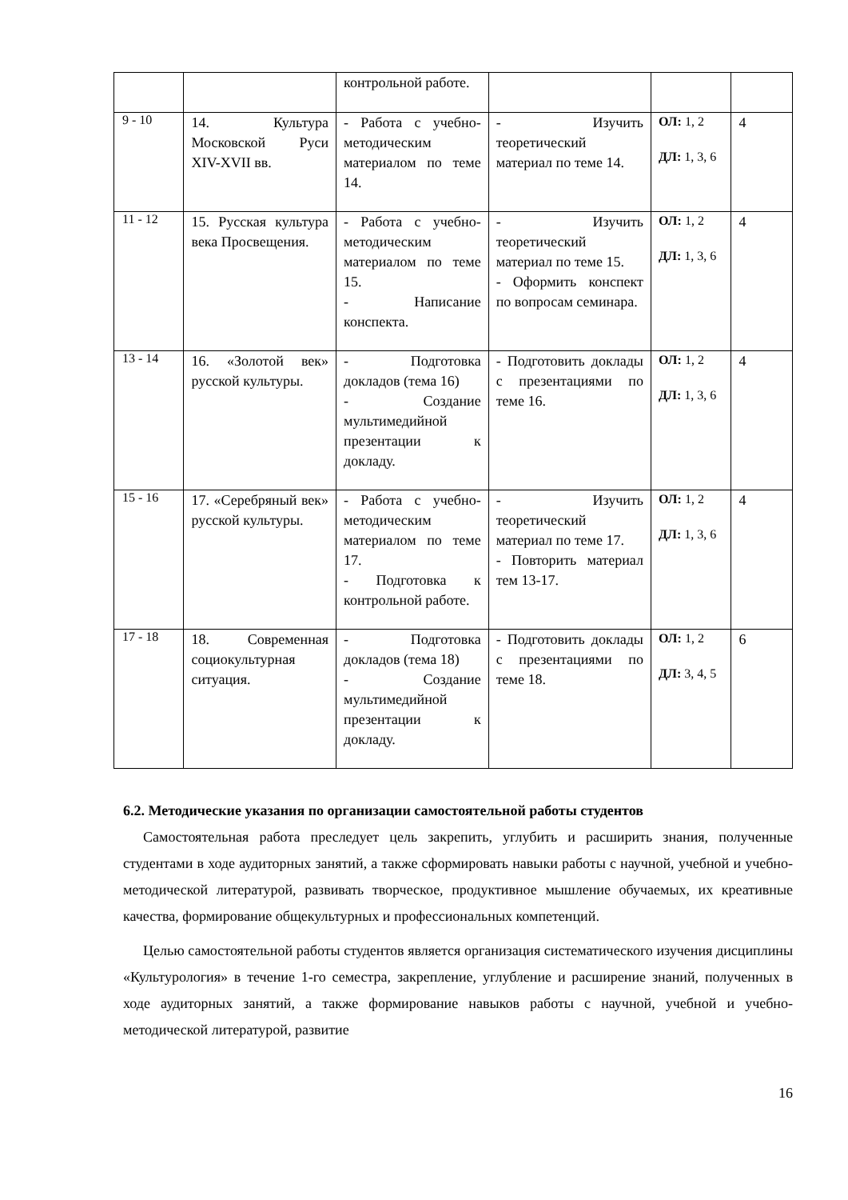| | | контрольной работе. | | | |
| 9 - 10 | 14. Культура Московской Руси XIV-XVII вв. | - Работа с учебно-методическим материалом по теме 14. | - Изучить теоретический материал по теме 14. | ОЛ: 1, 2 ДЛ: 1, 3, 6 | 4 |
| 11 - 12 | 15. Русская культура века Просвещения. | - Работа с учебно-методическим материалом по теме 15. - Написание конспекта. | - Изучить теоретический материал по теме 15. - Оформить конспект по вопросам семинара. | ОЛ: 1, 2 ДЛ: 1, 3, 6 | 4 |
| 13 - 14 | 16. «Золотой век» русской культуры. | - Подготовка докладов (тема 16) - Создание мультимедийной презентации к докладу. | - Подготовить доклады с презентациями по теме 16. | ОЛ: 1, 2 ДЛ: 1, 3, 6 | 4 |
| 15 - 16 | 17. «Серебряный век» русской культуры. | - Работа с учебно-методическим материалом по теме 17. - Подготовка к контрольной работе. | - Изучить теоретический материал по теме 17. - Повторить материал тем 13-17. | ОЛ: 1, 2 ДЛ: 1, 3, 6 | 4 |
| 17 - 18 | 18. Современная социокультурная ситуация. | - Подготовка докладов (тема 18) - Создание мультимедийной презентации к докладу. | - Подготовить доклады с презентациями по теме 18. | ОЛ: 1, 2 ДЛ: 3, 4, 5 | 6 |
6.2. Методические указания по организации самостоятельной работы студентов
Самостоятельная работа преследует цель закрепить, углубить и расширить знания, полученные студентами в ходе аудиторных занятий, а также сформировать навыки работы с научной, учебной и учебно-методической литературой, развивать творческое, продуктивное мышление обучаемых, их креативные качества, формирование общекультурных и профессиональных компетенций.
Целью самостоятельной работы студентов является организация систематического изучения дисциплины «Культурология» в течение 1-го семестра, закрепление, углубление и расширение знаний, полученных в ходе аудиторных занятий, а также формирование навыков работы с научной, учебной и учебно-методической литературой, развитие
16